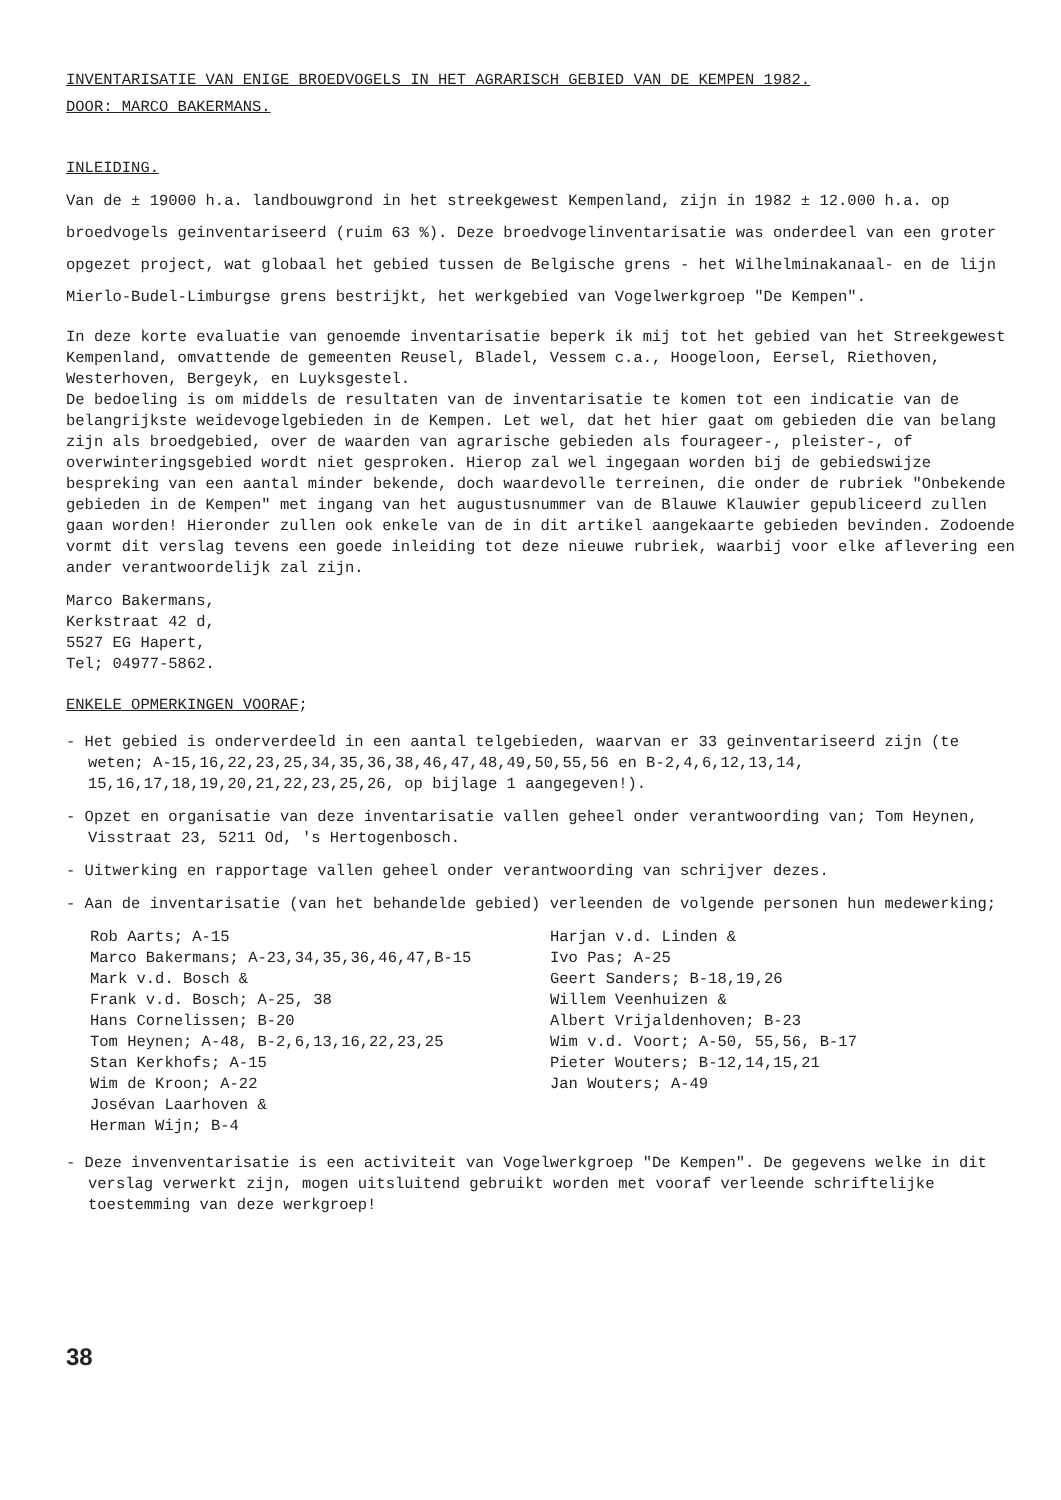INVENTARISATIE VAN ENIGE BROEDVOGELS IN HET AGRARISCH GEBIED VAN DE KEMPEN 1982.
DOOR: MARCO BAKERMANS.
INLEIDING.
Van de ± 19000 h.a. landbouwgrond in het streekgewest Kempenland, zijn in 1982 ± 12.000 h.a. op broedvogels geinventariseerd (ruim 63 %). Deze broedvogelinventarisatie was onderdeel van een groter opgezet project, wat globaal het gebied tussen de Belgische grens - het Wilhelminakanaal- en de lijn Mierlo-Budel-Limburgse grens bestrijkt, het werkgebied van Vogelwerkgroep "De Kempen".
In deze korte evaluatie van genoemde inventarisatie beperk ik mij tot het gebied van het Streekgewest Kempenland, omvattende de gemeenten Reusel, Bladel, Vessem c.a., Hoogeloon, Eersel, Riethoven, Westerhoven, Bergeyk, en Luyksgestel.
De bedoeling is om middels de resultaten van de inventarisatie te komen tot een indicatie van de belangrijkste weidevogelgebieden in de Kempen. Let wel, dat het hier gaat om gebieden die van belang zijn als broedgebied, over de waarden van agrarische gebieden als fourageer-, pleister-, of overwinteringsgebied wordt niet gesproken. Hierop zal wel ingegaan worden bij de gebiedswijze bespreking van een aantal minder bekende, doch waardevolle terreinen, die onder de rubriek "Onbekende gebieden in de Kempen" met ingang van het augustusnummer van de Blauwe Klauwier gepubliceerd zullen gaan worden! Hieronder zullen ook enkele van de in dit artikel aangekaarte gebieden bevinden. Zodoende vormt dit verslag tevens een goede inleiding tot deze nieuwe rubriek, waarbij voor elke aflevering een ander verantwoordelijk zal zijn.
Marco Bakermans,
Kerkstraat 42 d,
5527 EG Hapert,
Tel; 04977-5862.
ENKELE OPMERKINGEN VOORAF;
- Het gebied is onderverdeeld in een aantal telgebieden, waarvan er 33 geinventariseerd zijn (te weten; A-15,16,22,23,25,34,35,36,38,46,47,48,49,50,55,56 en B-2,4,6,12,13,14, 15,16,17,18,19,20,21,22,23,25,26, op bijlage 1 aangegeven!).
- Opzet en organisatie van deze inventarisatie vallen geheel onder verantwoording van; Tom Heynen, Visstraat 23, 5211 Od, 's Hertogenbosch.
- Uitwerking en rapportage vallen geheel onder verantwoording van schrijver dezes.
- Aan de inventarisatie (van het behandelde gebied) verleenden de volgende personen hun medewerking;
Rob Aarts; A-15
Marco Bakermans; A-23,34,35,36,46,47,B-15
Mark v.d. Bosch &
Frank v.d. Bosch; A-25, 38
Hans Cornelissen; B-20
Tom Heynen; A-48, B-2,6,13,16,22,23,25
Stan Kerkhofs; A-15
Wim de Kroon; A-22
Josévan Laarhoven &
Herman Wijn; B-4
Harjan v.d. Linden &
Ivo Pas; A-25
Geert Sanders; B-18,19,26
Willem Veenhuizen &
Albert Vrijaldenhoven; B-23
Wim v.d. Voort; A-50, 55,56, B-17
Pieter Wouters; B-12,14,15,21
Jan Wouters; A-49
- Deze invenventarisatie is een activiteit van Vogelwerkgroep "De Kempen". De gegevens welke in dit verslag verwerkt zijn, mogen uitsluitend gebruikt worden met vooraf verleende schriftelijke toestemming van deze werkgroep!
38